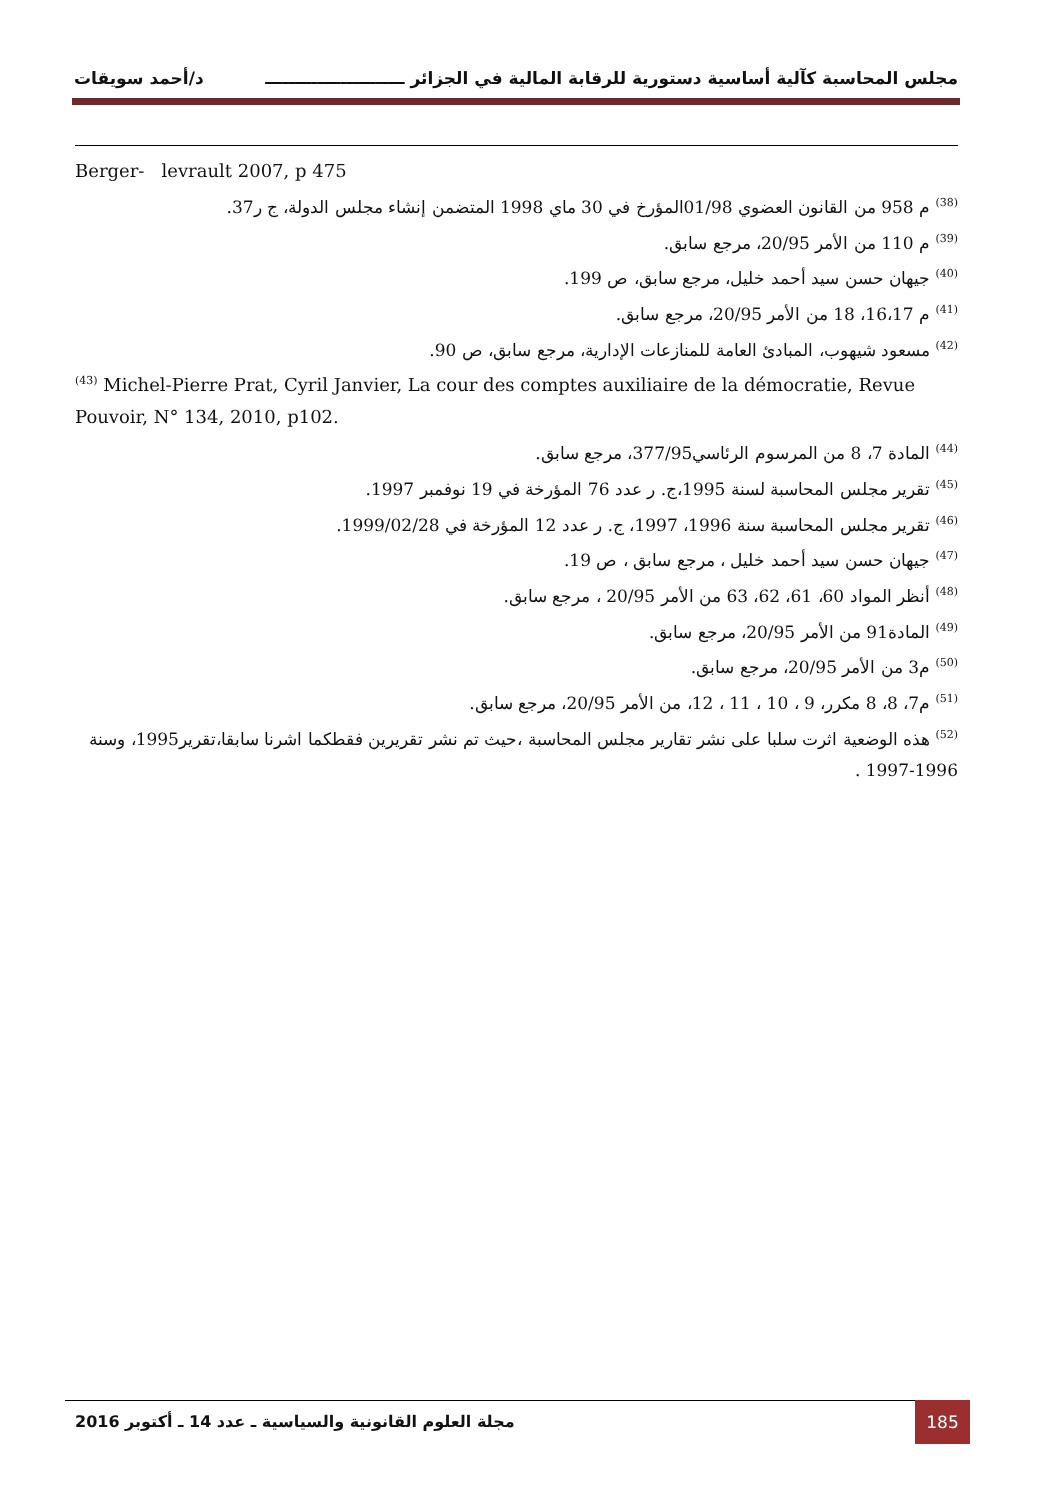مجلس المحاسبة كآلية أساسية دستورية للرقابة المالية في الجزائر ــــــــــــــــــــــــ د/أحمد سويقات
Berger- levrault 2007, p 475
<sup>(38)</sup> م 958 من القانون العضوي 01/98المؤرخ في 30 ماي 1998 المتضمن إنشاء مجلس الدولة، ج ر37.
<sup>(39)</sup> م 110 من الأمر 20/95، مرجع سابق.
<sup>(40)</sup> جيهان حسن سيد أحمد خليل، مرجع سابق، ص 199.
<sup>(41)</sup> م 16،17، 18 من الأمر 20/95، مرجع سابق.
<sup>(42)</sup> مسعود شيهوب، المبادئ العامة للمنازعات الإدارية، مرجع سابق، ص 90.
<sup>(43)</sup> Michel-Pierre Prat, Cyril Janvier, La cour des comptes auxiliaire de la démocratie, Revue Pouvoir, N° 134, 2010, p102.
<sup>(44)</sup> المادة 7، 8 من المرسوم الرئاسي377/95، مرجع سابق.
<sup>(45)</sup> تقرير مجلس المحاسبة لسنة 1995،ج. ر عدد 76 المؤرخة في 19 نوفمبر 1997.
<sup>(46)</sup> تقرير مجلس المحاسبة سنة 1996، 1997، ج. ر عدد 12 المؤرخة في 1999/02/28.
<sup>(47)</sup> جيهان حسن سيد أحمد خليل ، مرجع سابق ، ص 19.
<sup>(48)</sup> أنظر المواد 60، 61، 62، 63 من الأمر 20/95 ، مرجع سابق.
<sup>(49)</sup> المادة91 من الأمر 20/95، مرجع سابق.
<sup>(50)</sup> م3 من الأمر 20/95، مرجع سابق.
<sup>(51)</sup> م7، 8، 8 مكرر، 9 ، 10 ، 11 ، 12، من الأمر 20/95، مرجع سابق.
<sup>(52)</sup> هذه الوضعية اثرت سلبا على نشر تقارير مجلس المحاسبة ،حيث تم نشر تقريرين فقطكما اشرنا سابقا،تقرير1995، وسنة 1996-1997 .
مجلة العلوم القانونية والسياسية ـ عدد 14 ـ أكتوبر 2016
185